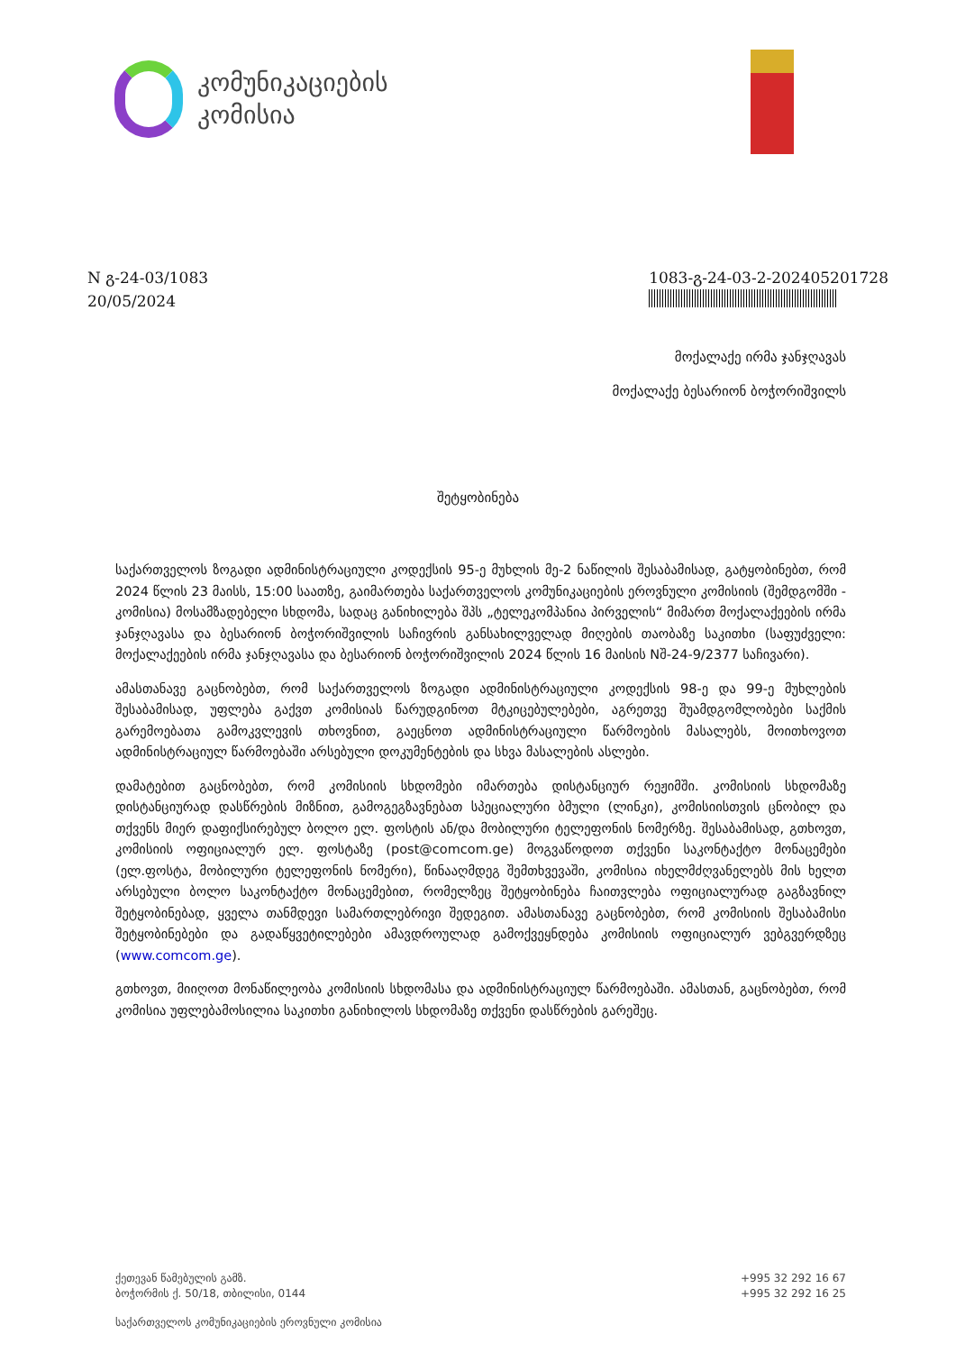კომუნიკაციების
კომისია
N გ-24-03/1083
20/05/2024
1083-გ-24-03-2-202405201728
მოქალაქე ირმა ჯანჯღავას
მოქალაქე ბესარიონ ბოჭორიშვილს
შეტყობინება
საქართველოს ზოგადი ადმინისტრაციული კოდექსის 95-ე მუხლის მე-2 ნაწილის შესაბამისად, გატყობინებთ, რომ 2024 წლის 23 მაისს, 15:00 საათზე, გაიმართება საქართველოს კომუნიკაციების ეროვნული კომისიის (შემდგომში - კომისია) მოსამზადებელი სხდომა, სადაც განიხილება შპს „ტელეკომპანია პირველის“ მიმართ მოქალაქეების ირმა ჯანჯღავასა და ბესარიონ ბოჭორიშვილის საჩივრის განსახილველად მიღების თაობაზე საკითხი (საფუძველი: მოქალაქეების ირმა ჯანჯღავასა და ბესარიონ ბოჭორიშვილის 2024 წლის 16 მაისის Nშ-24-9/2377 საჩივარი).
ამასთანავე გაცნობებთ, რომ საქართველოს ზოგადი ადმინისტრაციული კოდექსის 98-ე და 99-ე მუხლების შესაბამისად, უფლება გაქვთ კომისიას წარუდგინოთ მტკიცებულებები, აგრეთვე შუამდგომლობები საქმის გარემოებათა გამოკვლევის თხოვნით, გაეცნოთ ადმინისტრაციული წარმოების მასალებს, მოითხოვოთ ადმინისტრაციულ წარმოებაში არსებული დოკუმენტების და სხვა მასალების ასლები.
დამატებით გაცნობებთ, რომ კომისიის სხდომები იმართება დისტანციურ რეჟიმში. კომისიის სხდომაზე დისტანციურად დასწრების მიზნით, გამოგეგზავნებათ სპეციალური ბმული (ლინკი), კომისიისთვის ცნობილ და თქვენს მიერ დაფიქსირებულ ბოლო ელ. ფოსტის ან/და მობილური ტელეფონის ნომერზე. შესაბამისად, გთხოვთ, კომისიის ოფიციალურ ელ. ფოსტაზე (post@comcom.ge) მოგვაწოდოთ თქვენი საკონტაქტო მონაცემები (ელ.ფოსტა, მობილური ტელეფონის ნომერი), წინააღმდეგ შემთხვევაში, კომისია იხელმძღვანელებს მის ხელთ არსებული ბოლო საკონტაქტო მონაცემებით, რომელზეც შეტყობინება ჩაითვლება ოფიციალურად გაგზავნილ შეტყობინებად, ყველა თანმდევი სამართლებრივი შედეგით. ამასთანავე გაცნობებთ, რომ კომისიის შესაბამისი შეტყობინებები და გადაწყვეტილებები ამავდროულად გამოქვეყნდება კომისიის ოფიციალურ ვებგვერდზეც (www.comcom.ge).
გთხოვთ, მიიღოთ მონაწილეობა კომისიის სხდომასა და ადმინისტრაციულ წარმოებაში. ამასთან, გაცნობებთ, რომ კომისია უფლებამოსილია საკითხი განიხილოს სხდომაზე თქვენი დასწრების გარეშეც.
ქეთევან წამებულის გამზ.
ბოჭორმის ქ. 50/18, თბილისი, 0144
+995 32 292 16 67
+995 32 292 16 25
საქართველოს კომუნიკაციების ეროვნული კომისია